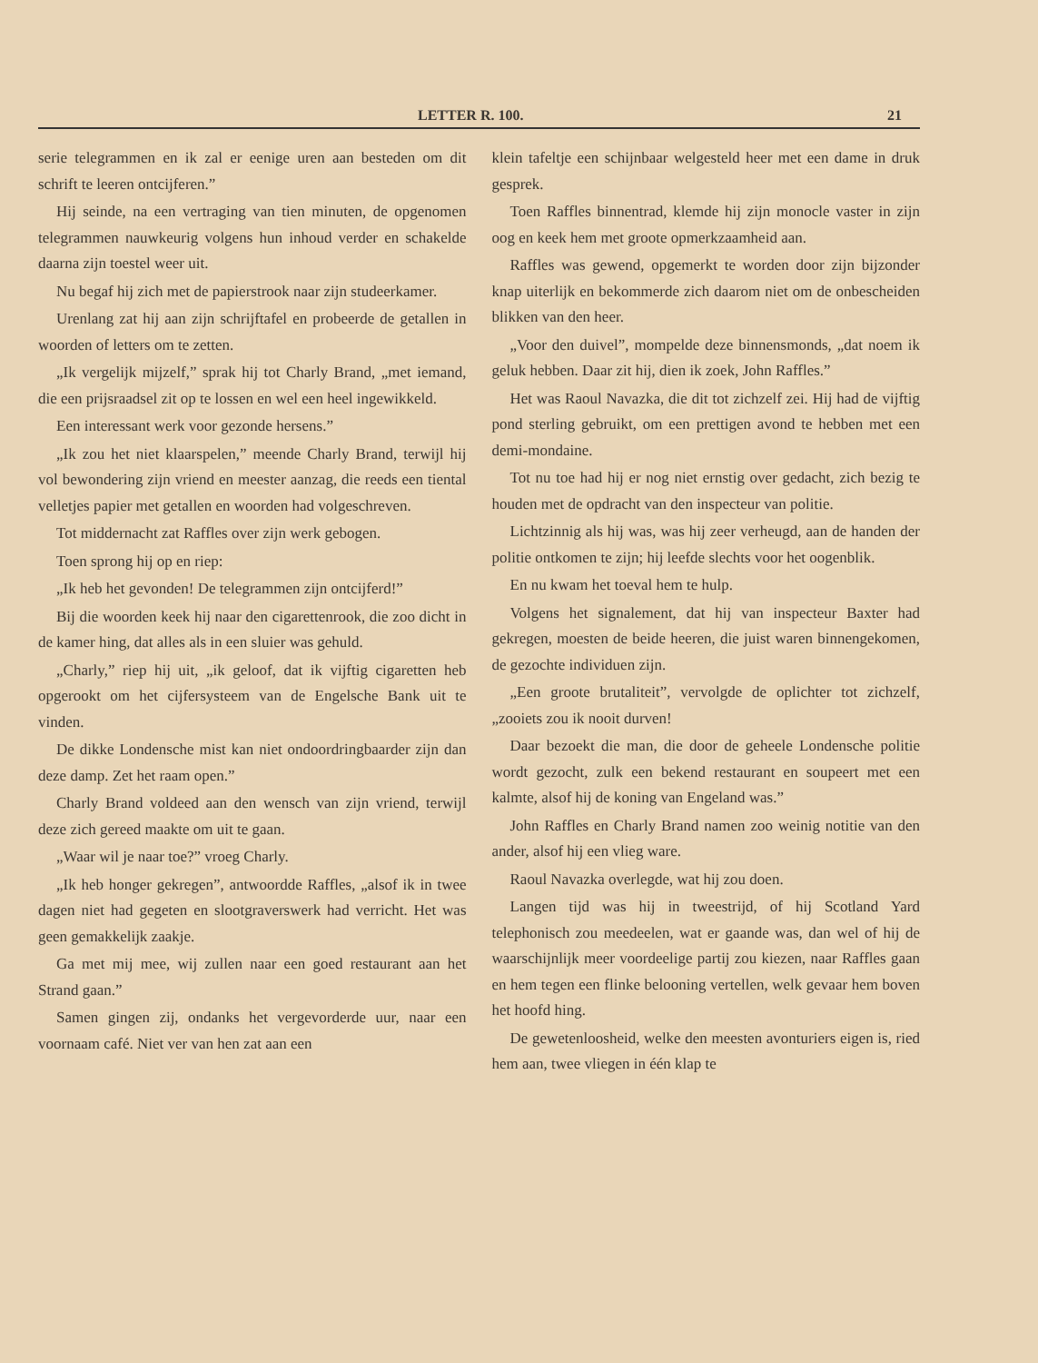LETTER R. 100. 21
serie telegrammen en ik zal er eenige uren aan besteden om dit schrift te leeren ontcijferen.”
Hij seinde, na een vertraging van tien minuten, de opgenomen telegrammen nauwkeurig volgens hun inhoud verder en schakelde daarna zijn toestel weer uit.
Nu begaf hij zich met de papierstrook naar zijn studeerkamer.
Urenlang zat hij aan zijn schrijftafel en probeerde de getallen in woorden of letters om te zetten.
„Ik vergelijk mijzelf,” sprak hij tot Charly Brand, „met iemand, die een prijsraadsel zit op te lossen en wel een heel ingewikkeld.
Een interessant werk voor gezonde hersens.”
„Ik zou het niet klaarspelen,” meende Charly Brand, terwijl hij vol bewondering zijn vriend en meester aanzag, die reeds een tiental velletjes papier met getallen en woorden had volgeschreven.
Tot middernacht zat Raffles over zijn werk gebogen.
Toen sprong hij op en riep:
„Ik heb het gevonden! De telegrammen zijn ontcijferd!”
Bij die woorden keek hij naar den cigarettenrook, die zoo dicht in de kamer hing, dat alles als in een sluier was gehuld.
„Charly,” riep hij uit, „ik geloof, dat ik vijftig cigaretten heb opgerookt om het cijfersysteem van de Engelsche Bank uit te vinden.
De dikke Londensche mist kan niet ondoordringbaarder zijn dan deze damp. Zet het raam open.”
Charly Brand voldeed aan den wensch van zijn vriend, terwijl deze zich gereed maakte om uit te gaan.
„Waar wil je naar toe?” vroeg Charly.
„Ik heb honger gekregen”, antwoordde Raffles, „alsof ik in twee dagen niet had gegeten en slootgraverswerk had verricht. Het was geen gemakkelijk zaakje.
Ga met mij mee, wij zullen naar een goed restaurant aan het Strand gaan.”
Samen gingen zij, ondanks het vergevorderde uur, naar een voornaam café. Niet ver van hen zat aan een
klein tafeltje een schijnbaar welgesteld heer met een dame in druk gesprek.
Toen Raffles binnentrad, klemde hij zijn monocle vaster in zijn oog en keek hem met groote opmerkzaamheid aan.
Raffles was gewend, opgemerkt te worden door zijn bijzonder knap uiterlijk en bekommerde zich daarom niet om de onbescheiden blikken van den heer.
„Voor den duivel”, mompelde deze binnensmonds, „dat noem ik geluk hebben. Daar zit hij, dien ik zoek, John Raffles.”
Het was Raoul Navazka, die dit tot zichzelf zei. Hij had de vijftig pond sterling gebruikt, om een prettigen avond te hebben met een demi-mondaine.
Tot nu toe had hij er nog niet ernstig over gedacht, zich bezig te houden met de opdracht van den inspecteur van politie.
Lichtzinnig als hij was, was hij zeer verheugd, aan de handen der politie ontkomen te zijn; hij leefde slechts voor het oogenblik.
En nu kwam het toeval hem te hulp.
Volgens het signalement, dat hij van inspecteur Baxter had gekregen, moesten de beide heeren, die juist waren binnengekomen, de gezochte individuen zijn.
„Een groote brutaliteit”, vervolgde de oplichter tot zichzelf, „zooiets zou ik nooit durven!
Daar bezoekt die man, die door de geheele Londensche politie wordt gezocht, zulk een bekend restaurant en soupeert met een kalmte, alsof hij de koning van Engeland was.”
John Raffles en Charly Brand namen zoo weinig notitie van den ander, alsof hij een vlieg ware.
Raoul Navazka overlegde, wat hij zou doen.
Langen tijd was hij in tweestrijd, of hij Scotland Yard telephonisch zou meedeelen, wat er gaande was, dan wel of hij de waarschijnlijk meer voordeelige partij zou kiezen, naar Raffles gaan en hem tegen een flinke belooning vertellen, welk gevaar hem boven het hoofd hing.
De gewetenloosheid, welke den meesten avonturiers eigen is, ried hem aan, twee vliegen in één klap te